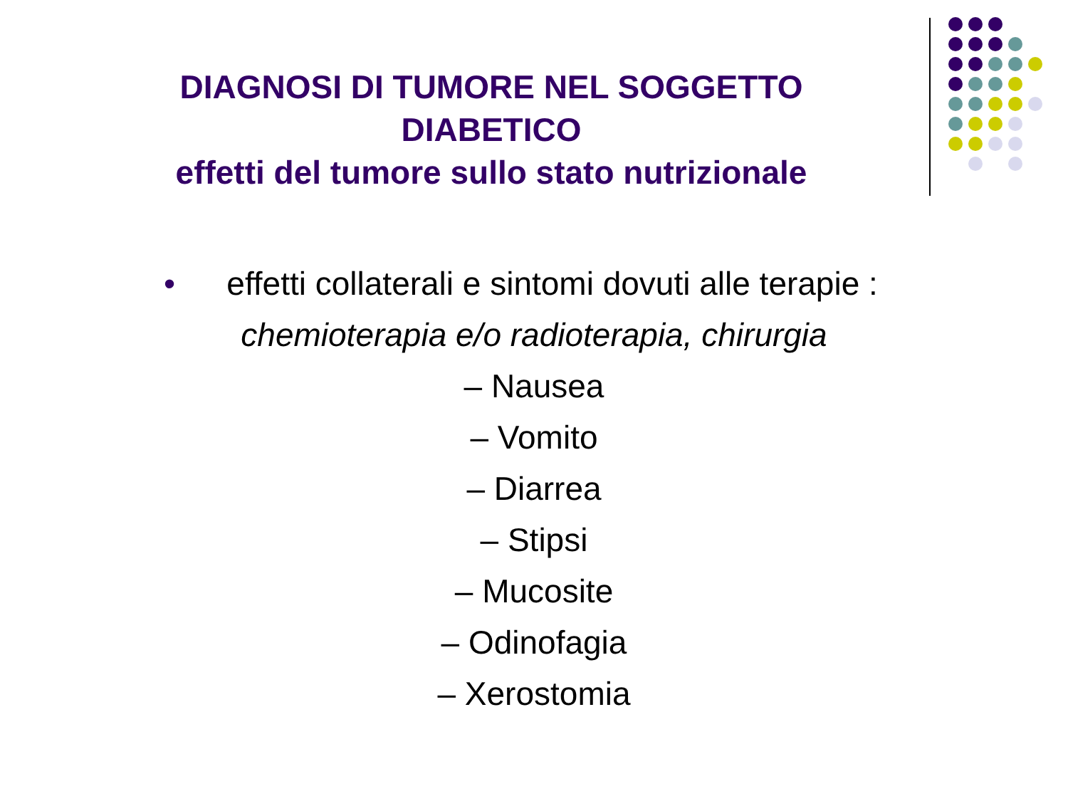DIAGNOSI DI TUMORE NEL SOGGETTO
DIABETICO
effetti del tumore sullo stato nutrizionale
• effetti collaterali e sintomi dovuti alle terapie :
chemioterapia e/o radioterapia, chirurgia
– Nausea
– Vomito
– Diarrea
– Stipsi
– Mucosite
– Odinofagia
– Xerostomia